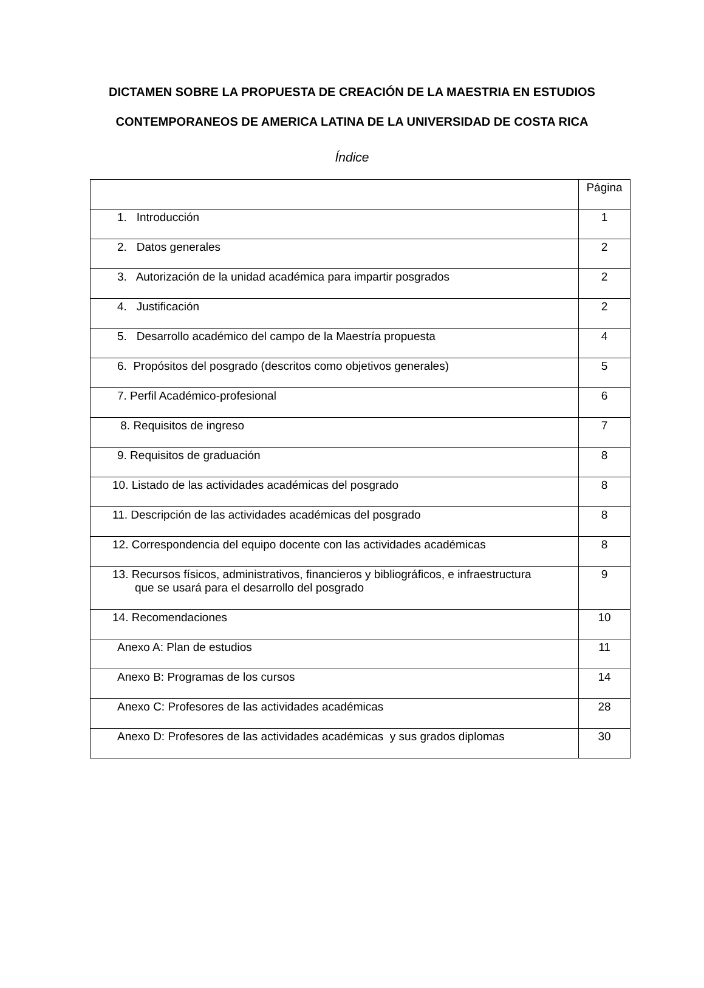DICTAMEN SOBRE LA PROPUESTA DE CREACIÓN DE LA MAESTRIA EN ESTUDIOS CONTEMPORANEOS DE AMERICA LATINA DE LA UNIVERSIDAD DE COSTA RICA
Índice
| | Página |
| --- | --- |
| 1. Introducción | 1 |
| 2. Datos generales | 2 |
| 3. Autorización de la unidad académica para impartir posgrados | 2 |
| 4. Justificación | 2 |
| 5. Desarrollo académico del campo de la Maestría propuesta | 4 |
| 6. Propósitos del posgrado (descritos como objetivos generales) | 5 |
| 7. Perfil Académico-profesional | 6 |
| 8. Requisitos de ingreso | 7 |
| 9. Requisitos de graduación | 8 |
| 10. Listado de las actividades académicas del posgrado | 8 |
| 11. Descripción de las actividades académicas del posgrado | 8 |
| 12. Correspondencia del equipo docente con las actividades académicas | 8 |
| 13. Recursos físicos, administrativos, financieros y bibliográficos, e infraestructura que se usará para el desarrollo del posgrado | 9 |
| 14. Recomendaciones | 10 |
| Anexo A: Plan de estudios | 11 |
| Anexo B: Programas de los cursos | 14 |
| Anexo C: Profesores de las actividades académicas | 28 |
| Anexo D: Profesores de las actividades académicas y sus grados diplomas | 30 |